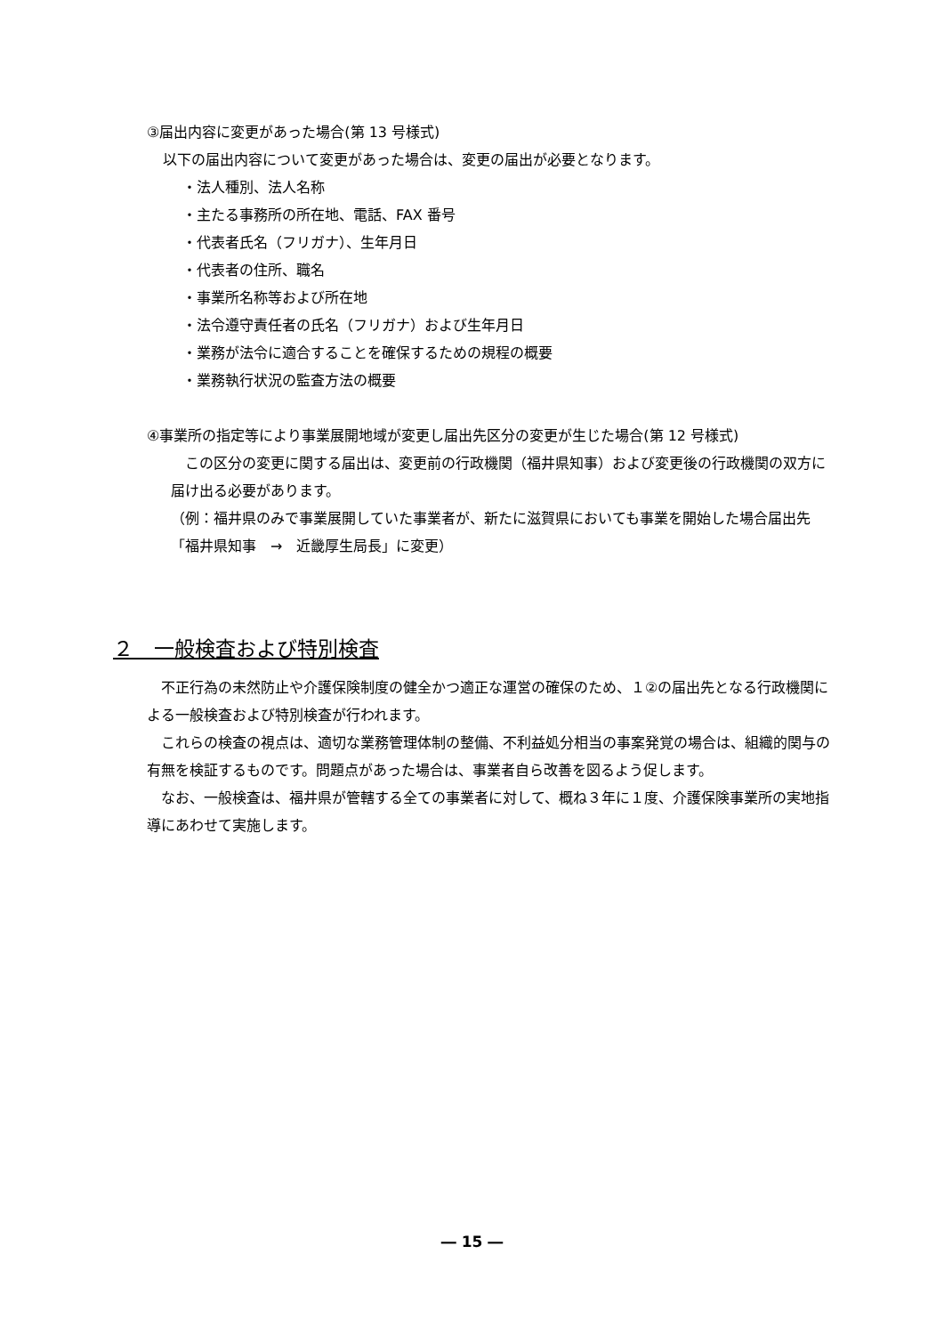③届出内容に変更があった場合(第 13 号様式)
以下の届出内容について変更があった場合は、変更の届出が必要となります。
・法人種別、法人名称
・主たる事務所の所在地、電話、FAX 番号
・代表者氏名（フリガナ）、生年月日
・代表者の住所、職名
・事業所名称等および所在地
・法令遵守責任者の氏名（フリガナ）および生年月日
・業務が法令に適合することを確保するための規程の概要
・業務執行状況の監査方法の概要
④事業所の指定等により事業展開地域が変更し届出先区分の変更が生じた場合(第 12 号様式)
　この区分の変更に関する届出は、変更前の行政機関（福井県知事）および変更後の行政機関の双方に届け出る必要があります。
（例：福井県のみで事業展開していた事業者が、新たに滋賀県においても事業を開始した場合届出先　「福井県知事　→　近畿厚生局長」に変更）
２　一般検査および特別検査
　不正行為の未然防止や介護保険制度の健全かつ適正な運営の確保のため、１②の届出先となる行政機関による一般検査および特別検査が行われます。
　これらの検査の視点は、適切な業務管理体制の整備、不利益処分相当の事案発覚の場合は、組織的関与の有無を検証するものです。問題点があった場合は、事業者自ら改善を図るよう促します。
　なお、一般検査は、福井県が管轄する全ての事業者に対して、概ね３年に１度、介護保険事業所の実地指導にあわせて実施します。
― 15 ―